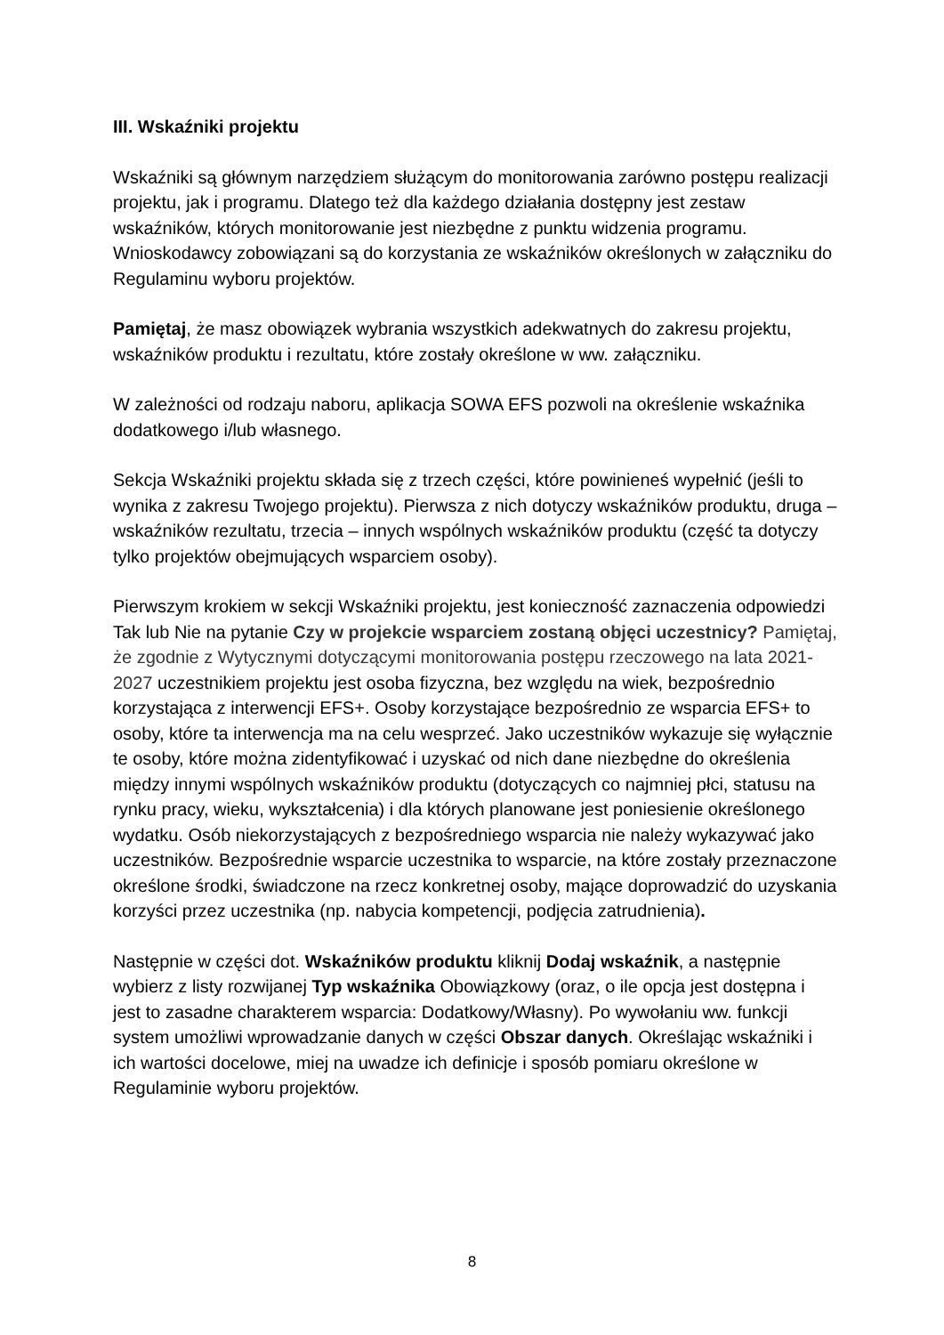III. Wskaźniki projektu
Wskaźniki są głównym narzędziem służącym do monitorowania zarówno postępu realizacji projektu, jak i programu. Dlatego też dla każdego działania dostępny jest zestaw wskaźników, których monitorowanie jest niezbędne z punktu widzenia programu. Wnioskodawcy zobowiązani są do korzystania ze wskaźników określonych w załączniku do Regulaminu wyboru projektów.
Pamiętaj, że masz obowiązek wybrania wszystkich adekwatnych do zakresu projektu, wskaźników produktu i rezultatu, które zostały określone w ww. załączniku.
W zależności od rodzaju naboru, aplikacja SOWA EFS pozwoli na określenie wskaźnika dodatkowego i/lub własnego.
Sekcja Wskaźniki projektu składa się z trzech części, które powinieneś wypełnić (jeśli to wynika z zakresu Twojego projektu). Pierwsza z nich dotyczy wskaźników produktu, druga – wskaźników rezultatu, trzecia – innych wspólnych wskaźników produktu (część ta dotyczy tylko projektów obejmujących wsparciem osoby).
Pierwszym krokiem w sekcji Wskaźniki projektu, jest konieczność zaznaczenia odpowiedzi Tak lub Nie na pytanie Czy w projekcie wsparciem zostaną objęci uczestnicy? Pamiętaj, że zgodnie z Wytycznymi dotyczącymi monitorowania postępu rzeczowego na lata 2021-2027 uczestnikiem projektu jest osoba fizyczna, bez względu na wiek, bezpośrednio korzystająca z interwencji EFS+. Osoby korzystające bezpośrednio ze wsparcia EFS+ to osoby, które ta interwencja ma na celu wesprzeć. Jako uczestników wykazuje się wyłącznie te osoby, które można zidentyfikować i uzyskać od nich dane niezbędne do określenia między innymi wspólnych wskaźników produktu (dotyczących co najmniej płci, statusu na rynku pracy, wieku, wykształcenia) i dla których planowane jest poniesienie określonego wydatku. Osób niekorzystających z bezpośredniego wsparcia nie należy wykazywać jako uczestników. Bezpośrednie wsparcie uczestnika to wsparcie, na które zostały przeznaczone określone środki, świadczone na rzecz konkretnej osoby, mające doprowadzić do uzyskania korzyści przez uczestnika (np. nabycia kompetencji, podjęcia zatrudnienia).
Następnie w części dot. Wskaźników produktu kliknij Dodaj wskaźnik, a następnie wybierz z listy rozwijanej Typ wskaźnika Obowiązkowy (oraz, o ile opcja jest dostępna i jest to zasadne charakterem wsparcia: Dodatkowy/Własny). Po wywołaniu ww. funkcji system umożliwi wprowadzanie danych w części Obszar danych. Określając wskaźniki i ich wartości docelowe, miej na uwadze ich definicje i sposób pomiaru określone w Regulaminie wyboru projektów.
8